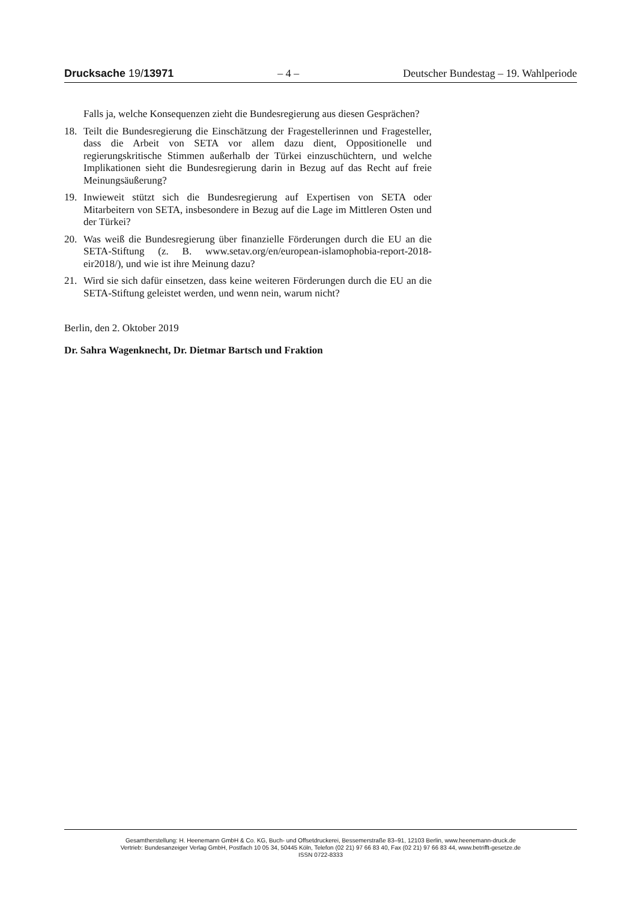Drucksache 19/13971 – 4 – Deutscher Bundestag – 19. Wahlperiode
Falls ja, welche Konsequenzen zieht die Bundesregierung aus diesen Gesprächen?
18. Teilt die Bundesregierung die Einschätzung der Fragestellerinnen und Fragesteller, dass die Arbeit von SETA vor allem dazu dient, Oppositionelle und regierungskritische Stimmen außerhalb der Türkei einzuschüchtern, und welche Implikationen sieht die Bundesregierung darin in Bezug auf das Recht auf freie Meinungsäußerung?
19. Inwieweit stützt sich die Bundesregierung auf Expertisen von SETA oder Mitarbeitern von SETA, insbesondere in Bezug auf die Lage im Mittleren Osten und der Türkei?
20. Was weiß die Bundesregierung über finanzielle Förderungen durch die EU an die SETA-Stiftung (z. B. www.setav.org/en/european-islamophobia-report-2018-eir2018/), und wie ist ihre Meinung dazu?
21. Wird sie sich dafür einsetzen, dass keine weiteren Förderungen durch die EU an die SETA-Stiftung geleistet werden, und wenn nein, warum nicht?
Berlin, den 2. Oktober 2019
Dr. Sahra Wagenknecht, Dr. Dietmar Bartsch und Fraktion
Gesamtherstellung: H. Heenemann GmbH & Co. KG, Buch- und Offsetdruckerei, Bessemerstraße 83–91, 12103 Berlin, www.heenemann-druck.de
Vertrieb: Bundesanzeiger Verlag GmbH, Postfach 10 05 34, 50445 Köln, Telefon (02 21) 97 66 83 40, Fax (02 21) 97 66 83 44, www.betrifft-gesetze.de
ISSN 0722-8333